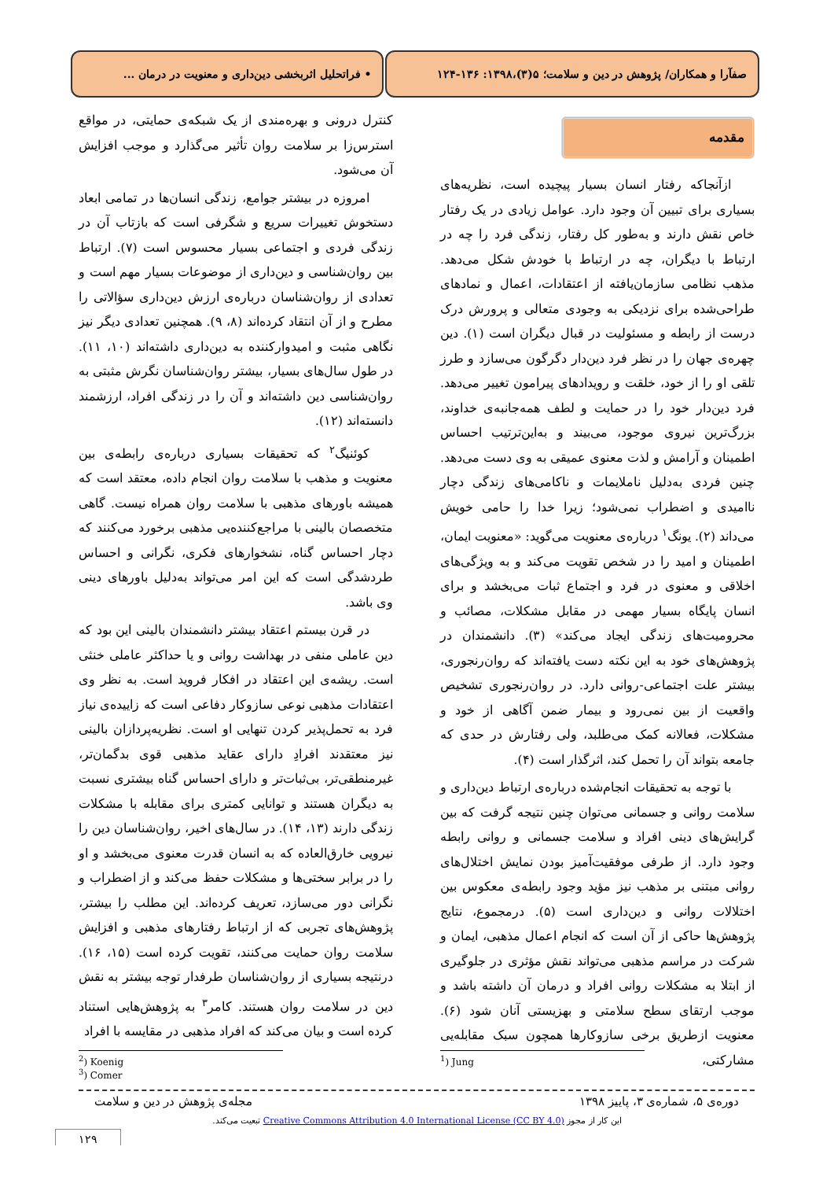صفآرا و همکاران/ پژوهش در دین و سلامت؛ ۵(۳)،۱۳۹۸: ۱۳۶-۱۲۴
• فراتحلیل اثربخشی دین‌داری و معنویت در درمان ...
مقدمه
ازآنجاکه رفتار انسان بسیار پیچیده است، نظریه‌های بسیاری برای تبیین آن وجود دارد. عوامل زیادی در یک رفتار خاص نقش دارند و به‌طور کل رفتار، زندگی فرد را چه در ارتباط با دیگران، چه در ارتباط با خودش شکل می‌دهد. مذهب نظامی سازمان‌یافته از اعتقادات، اعمال و نمادهای طراحی‌شده برای نزدیکی به وجودی متعالی و پرورش درک درست از رابطه و مسئولیت در قبال دیگران است (۱). دین چهره‌ی جهان را در نظر فرد دین‌دار دگرگون می‌سازد و طرز تلقی او را از خود، خلقت و رویدادهای پیرامون تغییر می‌دهد. فرد دین‌دار خود را در حمایت و لطف همه‌جانبه‌ی خداوند، بزرگ‌ترین نیروی موجود، می‌بیند و به‌این‌ترتیب احساس اطمینان و آرامش و لذت معنوی عمیقی به وی دست می‌دهد. چنین فردی به‌دلیل ناملایمات و ناکامی‌های زندگی دچار ناامیدی و اضطراب نمی‌شود؛ زیرا خدا را حامی خویش می‌داند (۲). یونگ<sup>۱</sup> درباره‌ی معنویت می‌گوید: «معنویت ایمان، اطمینان و امید را در شخص تقویت می‌کند و به ویژگی‌های اخلاقی و معنوی در فرد و اجتماع ثبات می‌بخشد و برای انسان پایگاه بسیار مهمی در مقابل مشکلات، مصائب و محرومیت‌های زندگی ایجاد می‌کند» (۳). دانشمندان در پژوهش‌های خود به این نکته دست یافته‌اند که روان‌رنجوری، بیشتر علت اجتماعی-روانی دارد. در روان‌رنجوری تشخیص واقعیت از بین نمی‌رود و بیمار ضمن آگاهی از خود و مشکلات، فعالانه کمک می‌طلبد، ولی رفتارش در حدی که جامعه بتواند آن را تحمل کند، اثرگذار است (۴).
با توجه به تحقیقات انجام‌شده درباره‌ی ارتباط دین‌داری و سلامت روانی و جسمانی می‌توان چنین نتیجه گرفت که بین گرایش‌های دینی افراد و سلامت جسمانی و روانی رابطه وجود دارد. از طرفی موفقیت‌آمیز بودن نمایش اختلال‌های روانی مبتنی بر مذهب نیز مؤید وجود رابطه‌ی معکوس بین اختلالات روانی و دین‌داری است (۵). درمجموع، نتایج پژوهش‌ها حاکی از آن است که انجام اعمال مذهبی، ایمان و شرکت در مراسم مذهبی می‌تواند نقش مؤثری در جلوگیری از ابتلا به مشکلات روانی افراد و درمان آن داشته باشد و موجب ارتقای سطح سلامتی و بهزیستی آنان شود (۶). معنویت ازطریق برخی سازوکارها همچون سبک مقابله‌یی مشارکتی،
کنترل درونی و بهره‌مندی از یک شبکه‌ی حمایتی، در مواقع استرس‌زا بر سلامت روان تأثیر می‌گذارد و موجب افزایش آن می‌شود.
امروزه در بیشتر جوامع، زندگی انسان‌ها در تمامی ابعاد دستخوش تغییرات سریع و شگرفی است که بازتاب آن در زندگی فردی و اجتماعی بسیار محسوس است (۷). ارتباط بین روان‌شناسی و دین‌داری از موضوعات بسیار مهم است و تعدادی از روان‌شناسان درباره‌ی ارزش دین‌داری سؤالاتی را مطرح و از آن انتقاد کرده‌اند (۸، ۹). همچنین تعدادی دیگر نیز نگاهی مثبت و امیدوارکننده به دین‌داری داشته‌اند (۱۰، ۱۱). در طول سال‌های بسیار، بیشتر روان‌شناسان نگرش مثبتی به روان‌شناسی دین داشته‌اند و آن را در زندگی افراد، ارزشمند دانسته‌اند (۱۲).
کوئنیگ<sup>۲</sup> که تحقیقات بسیاری درباره‌ی رابطه‌ی بین معنویت و مذهب با سلامت روان انجام داده، معتقد است که همیشه باورهای مذهبی با سلامت روان همراه نیست. گاهی متخصصان بالینی با مراجع‌کننده‌یی مذهبی برخورد می‌کنند که دچار احساس گناه، نشخوارهای فکری، نگرانی و احساس طردشدگی است که این امر می‌تواند به‌دلیل باورهای دینی وی باشد.
در قرن بیستم اعتقاد بیشتر دانشمندان بالینی این بود که دین عاملی منفی در بهداشت روانی و یا حداکثر عاملی خنثی است. ریشه‌ی این اعتقاد در افکار فروید است. به نظر وی اعتقادات مذهبی نوعی سازوکار دفاعی است که زاییده‌ی نیاز فرد به تحمل‌پذیر کردن تنهایی او است. نظریه‌پردازان بالینی نیز معتقدند افرادِ دارای عقاید مذهبی قوی بدگمان‌تر، غیرمنطقی‌تر، بی‌ثبات‌تر و دارای احساس گناه بیشتری نسبت به دیگران هستند و توانایی کمتری برای مقابله با مشکلات زندگی دارند (۱۳، ۱۴). در سال‌های اخیر، روان‌شناسان دین را نیرویی خارق‌العاده که به انسان قدرت معنوی می‌بخشد و او را در برابر سختی‌ها و مشکلات حفظ می‌کند و از اضطراب و نگرانی دور می‌سازد، تعریف کرده‌اند. این مطلب را بیشتر، پژوهش‌های تجربی که از ارتباط رفتارهای مذهبی و افزایش سلامت روان حمایت می‌کنند، تقویت کرده است (۱۵، ۱۶). درنتیجه بسیاری از روان‌شناسان طرفدار توجه بیشتر به نقش دین در سلامت روان هستند. کامر<sup>۳</sup> به پژوهش‌هایی استناد کرده است و بیان می‌کند که افراد مذهبی در مقایسه با افراد
<sup>2</sup>) Koenig
<sup>3</sup>) Comer
<sup>1</sup>) Jung
دوره‌ی ۵، شماره‌ی ۳، پاییز ۱۳۹۸ مجله‌ی پژوهش در دین و سلامت
این کار از مجوز Creative Commons Attribution 4.0 International License (CC BY 4.0) تبعیت می‌کند.
۱۲۹